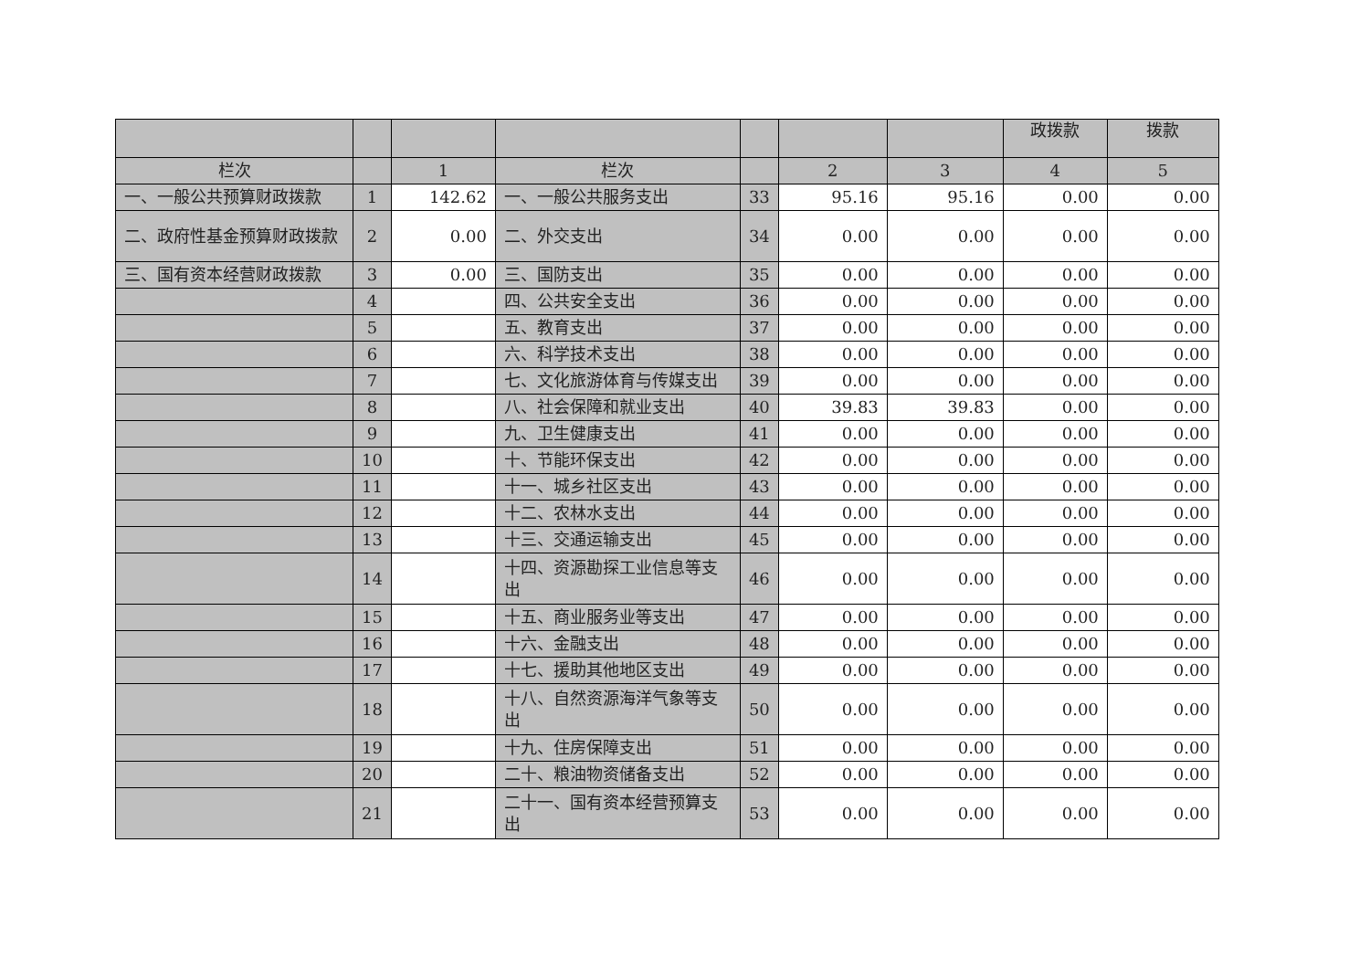| | | | | | | | 政拨款 | 拨款 |
| 栏次 | | 1 | 栏次 | | 2 | 3 | 4 | 5 |
| 一、一般公共预算财政拨款 | 1 | 142.62 | 一、一般公共服务支出 | 33 | 95.16 | 95.16 | 0.00 | 0.00 |
| 二、政府性基金预算财政拨款 | 2 | 0.00 | 二、外交支出 | 34 | 0.00 | 0.00 | 0.00 | 0.00 |
| 三、国有资本经营财政拨款 | 3 | 0.00 | 三、国防支出 | 35 | 0.00 | 0.00 | 0.00 | 0.00 |
| | 4 | | 四、公共安全支出 | 36 | 0.00 | 0.00 | 0.00 | 0.00 |
| | 5 | | 五、教育支出 | 37 | 0.00 | 0.00 | 0.00 | 0.00 |
| | 6 | | 六、科学技术支出 | 38 | 0.00 | 0.00 | 0.00 | 0.00 |
| | 7 | | 七、文化旅游体育与传媒支出 | 39 | 0.00 | 0.00 | 0.00 | 0.00 |
| | 8 | | 八、社会保障和就业支出 | 40 | 39.83 | 39.83 | 0.00 | 0.00 |
| | 9 | | 九、卫生健康支出 | 41 | 0.00 | 0.00 | 0.00 | 0.00 |
| | 10 | | 十、节能环保支出 | 42 | 0.00 | 0.00 | 0.00 | 0.00 |
| | 11 | | 十一、城乡社区支出 | 43 | 0.00 | 0.00 | 0.00 | 0.00 |
| | 12 | | 十二、农林水支出 | 44 | 0.00 | 0.00 | 0.00 | 0.00 |
| | 13 | | 十三、交通运输支出 | 45 | 0.00 | 0.00 | 0.00 | 0.00 |
| | 14 | | 十四、资源勘探工业信息等支出 | 46 | 0.00 | 0.00 | 0.00 | 0.00 |
| | 15 | | 十五、商业服务业等支出 | 47 | 0.00 | 0.00 | 0.00 | 0.00 |
| | 16 | | 十六、金融支出 | 48 | 0.00 | 0.00 | 0.00 | 0.00 |
| | 17 | | 十七、援助其他地区支出 | 49 | 0.00 | 0.00 | 0.00 | 0.00 |
| | 18 | | 十八、自然资源海洋气象等支出 | 50 | 0.00 | 0.00 | 0.00 | 0.00 |
| | 19 | | 十九、住房保障支出 | 51 | 0.00 | 0.00 | 0.00 | 0.00 |
| | 20 | | 二十、粮油物资储备支出 | 52 | 0.00 | 0.00 | 0.00 | 0.00 |
| | 21 | | 二十一、国有资本经营预算支出 | 53 | 0.00 | 0.00 | 0.00 | 0.00 |